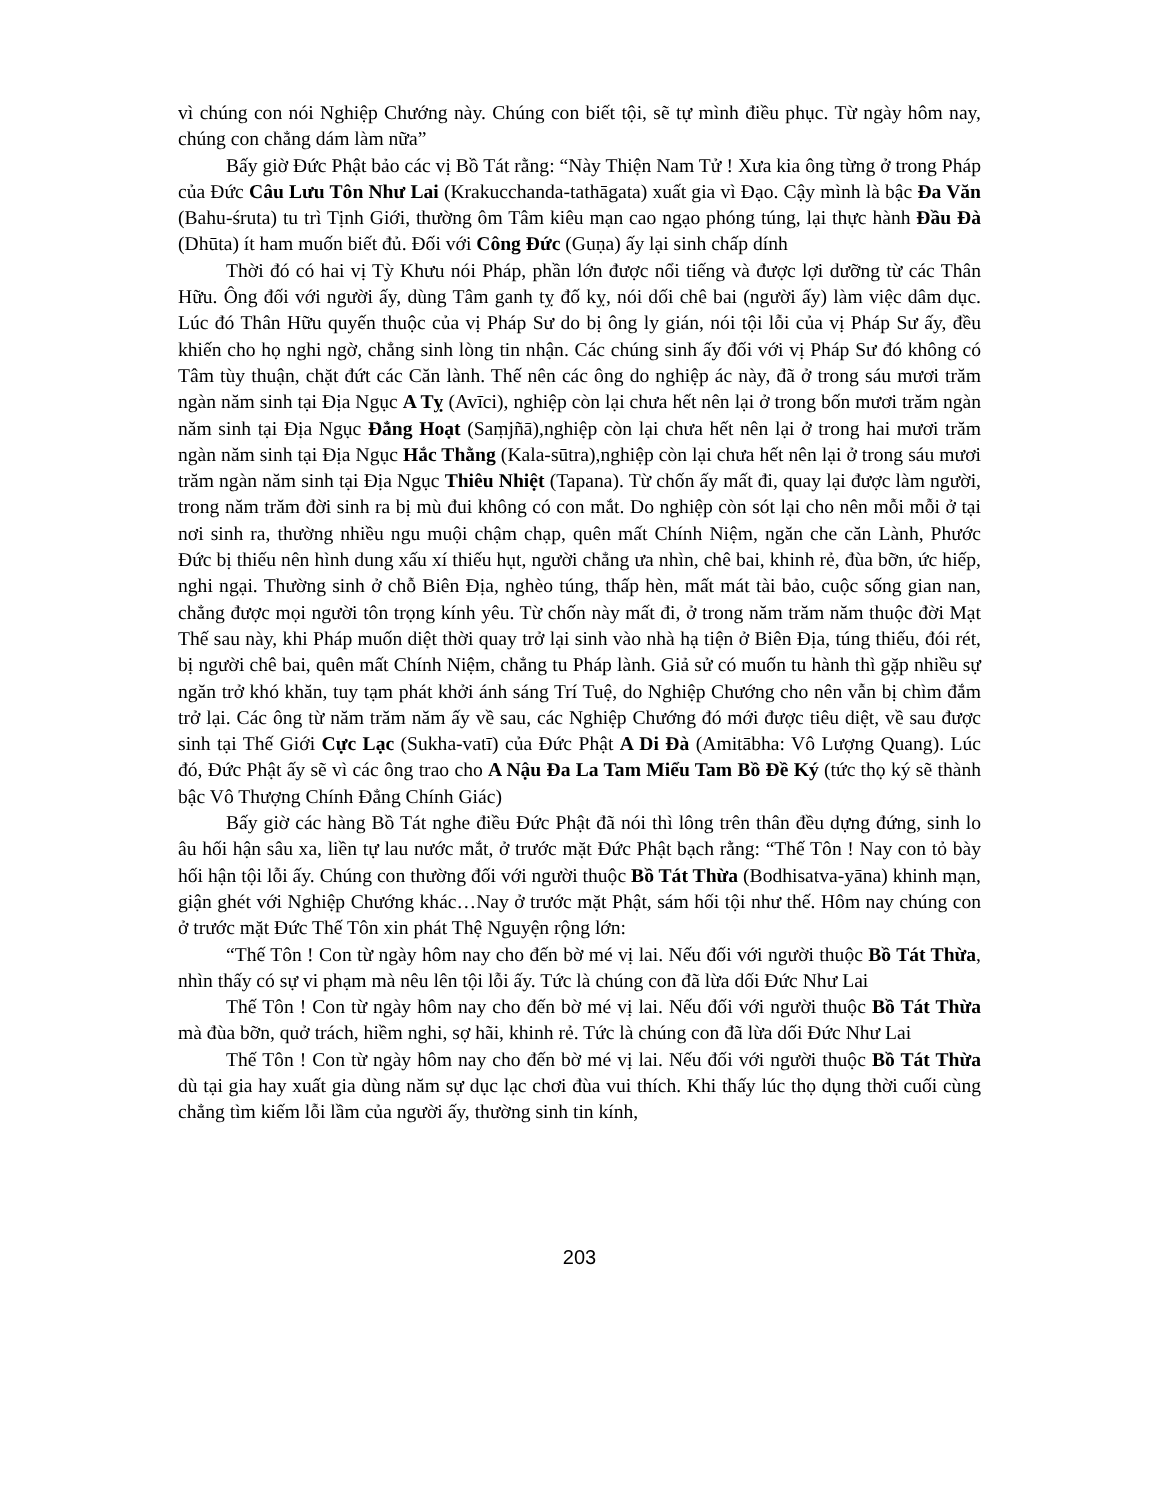vì chúng con nói Nghiệp Chướng này. Chúng con biết tội, sẽ tự mình điều phục. Từ ngày hôm nay, chúng con chẳng dám làm nữa”
Bấy giờ Đức Phật bảo các vị Bồ Tát rằng: “Này Thiện Nam Tử ! Xưa kia ông từng ở trong Pháp của Đức Câu Lưu Tôn Như Lai (Krakucchanda-tathāgata) xuất gia vì Đạo. Cậy mình là bậc Đa Văn (Bahu-śruta) tu trì Tịnh Giới, thường ôm Tâm kiêu mạn cao ngạo phóng túng, lại thực hành Đầu Đà (Dhūta) ít ham muốn biết đủ. Đối với Công Đức (Guṇa) ấy lại sinh chấp dính
Thời đó có hai vị Tỳ Khưu nói Pháp, phần lớn được nổi tiếng và được lợi dưỡng từ các Thân Hữu. Ông đối với người ấy, dùng Tâm ganh tỵ đố kỵ, nói dối chê bai (người ấy) làm việc dâm dục. Lúc đó Thân Hữu quyến thuộc của vị Pháp Sư do bị ông ly gián, nói tội lỗi của vị Pháp Sư ấy, đều khiến cho họ nghi ngờ, chẳng sinh lòng tin nhận. Các chúng sinh ấy đối với vị Pháp Sư đó không có Tâm tùy thuận, chặt đứt các Căn lành. Thế nên các ông do nghiệp ác này, đã ở trong sáu mươi trăm ngàn năm sinh tại Địa Ngục A Tỵ (Avīci), nghiệp còn lại chưa hết nên lại ở trong bốn mươi trăm ngàn năm sinh tại Địa Ngục Đẳng Hoạt (Saṃjñā),nghiệp còn lại chưa hết nên lại ở trong hai mươi trăm ngàn năm sinh tại Địa Ngục Hắc Thằng (Kala-sūtra),nghiệp còn lại chưa hết nên lại ở trong sáu mươi trăm ngàn năm sinh tại Địa Ngục Thiêu Nhiệt (Tapana). Từ chốn ấy mất đi, quay lại được làm người, trong năm trăm đời sinh ra bị mù đui không có con mắt. Do nghiệp còn sót lại cho nên mỗi mỗi ở tại nơi sinh ra, thường nhiều ngu muội chậm chạp, quên mất Chính Niệm, ngăn che căn Lành, Phước Đức bị thiếu nên hình dung xấu xí thiếu hụt, người chẳng ưa nhìn, chê bai, khinh rẻ, đùa bỡn, ức hiếp, nghi ngại. Thường sinh ở chỗ Biên Địa, nghèo túng, thấp hèn, mất mát tài bảo, cuộc sống gian nan, chẳng được mọi người tôn trọng kính yêu. Từ chốn này mất đi, ở trong năm trăm năm thuộc đời Mạt Thế sau này, khi Pháp muốn diệt thời quay trở lại sinh vào nhà hạ tiện ở Biên Địa, túng thiếu, đói rét, bị người chê bai, quên mất Chính Niệm, chẳng tu Pháp lành. Giả sử có muốn tu hành thì gặp nhiều sự ngăn trở khó khăn, tuy tạm phát khởi ánh sáng Trí Tuệ, do Nghiệp Chướng cho nên vẫn bị chìm đắm trở lại. Các ông từ năm trăm năm ấy về sau, các Nghiệp Chướng đó mới được tiêu diệt, về sau được sinh tại Thế Giới Cực Lạc (Sukha-vatī) của Đức Phật A Di Đà (Amitābha: Vô Lượng Quang). Lúc đó, Đức Phật ấy sẽ vì các ông trao cho A Nậu Đa La Tam Miểu Tam Bồ Đề Ký (tức thọ ký sẽ thành bậc Vô Thượng Chính Đẳng Chính Giác)
Bấy giờ các hàng Bồ Tát nghe điều Đức Phật đã nói thì lông trên thân đều dựng đứng, sinh lo âu hối hận sâu xa, liền tự lau nước mắt, ở trước mặt Đức Phật bạch rằng: “Thế Tôn ! Nay con tỏ bày hối hận tội lỗi ấy. Chúng con thường đối với người thuộc Bồ Tát Thừa (Bodhisatva-yāna) khinh mạn, giận ghét với Nghiệp Chướng khác…Nay ở trước mặt Phật, sám hối tội như thế. Hôm nay chúng con ở trước mặt Đức Thế Tôn xin phát Thệ Nguyện rộng lớn:
“Thế Tôn ! Con từ ngày hôm nay cho đến bờ mé vị lai. Nếu đối với người thuộc Bồ Tát Thừa, nhìn thấy có sự vi phạm mà nêu lên tội lỗi ấy. Tức là chúng con đã lừa dối Đức Như Lai
Thế Tôn ! Con từ ngày hôm nay cho đến bờ mé vị lai. Nếu đối với người thuộc Bồ Tát Thừa mà đùa bỡn, quở trách, hiềm nghi, sợ hãi, khinh rẻ. Tức là chúng con đã lừa dối Đức Như Lai
Thế Tôn ! Con từ ngày hôm nay cho đến bờ mé vị lai. Nếu đối với người thuộc Bồ Tát Thừa dù tại gia hay xuất gia dùng năm sự dục lạc chơi đùa vui thích. Khi thấy lúc thọ dụng thời cuối cùng chẳng tìm kiếm lỗi lầm của người ấy, thường sinh tin kính,
203